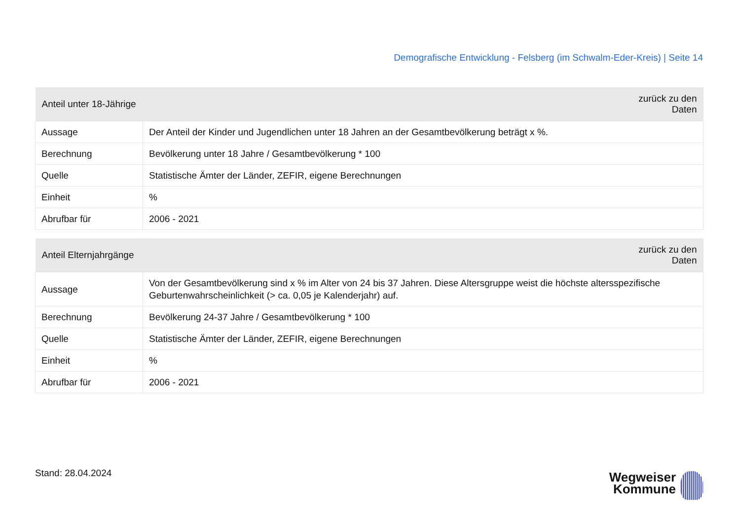Demografische Entwicklung - Felsberg (im Schwalm-Eder-Kreis) | Seite 14
| Anteil unter 18-Jährige | zurück zu den Daten |
| --- | --- |
| Aussage | Der Anteil der Kinder und Jugendlichen unter 18 Jahren an der Gesamtbevölkerung beträgt x %. |
| Berechnung | Bevölkerung unter 18 Jahre / Gesamtbevölkerung * 100 |
| Quelle | Statistische Ämter der Länder, ZEFIR, eigene Berechnungen |
| Einheit | % |
| Abrufbar für | 2006 - 2021 |
| Anteil Elternjahrgänge | zurück zu den Daten |
| --- | --- |
| Aussage | Von der Gesamtbevölkerung sind x % im Alter von 24 bis 37 Jahren. Diese Altersgruppe weist die höchste altersspezifische Geburtenwahrscheinlichkeit (> ca. 0,05 je Kalenderjahr) auf. |
| Berechnung | Bevölkerung 24-37 Jahre / Gesamtbevölkerung * 100 |
| Quelle | Statistische Ämter der Länder, ZEFIR, eigene Berechnungen |
| Einheit | % |
| Abrufbar für | 2006 - 2021 |
Stand: 28.04.2024
Wegweiser
Kommune